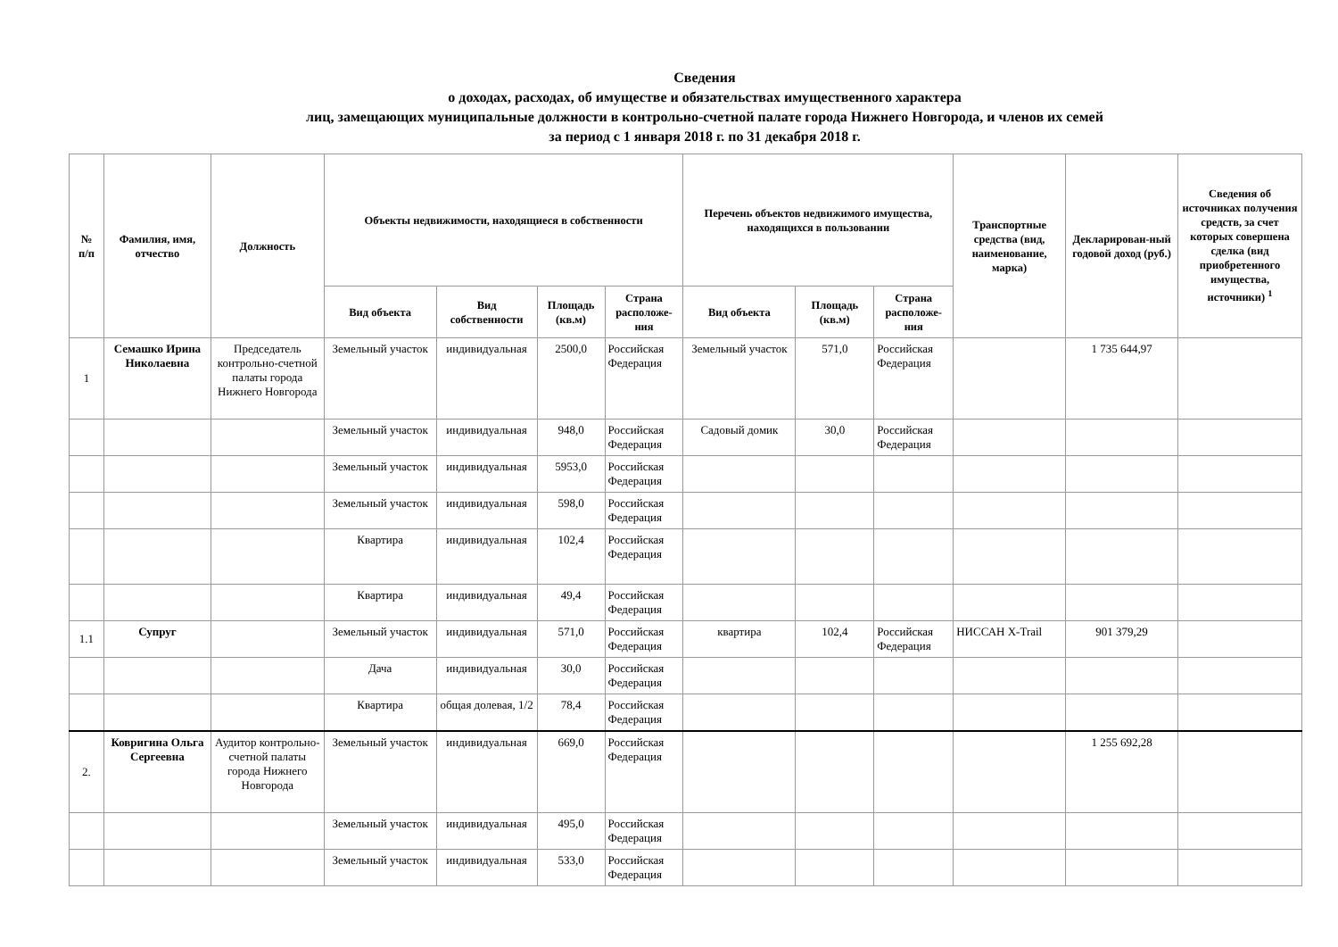Сведения
о доходах, расходах, об имуществе и обязательствах имущественного характера
лиц, замещающих муниципальные должности в контрольно-счетной палате города Нижнего Новгорода, и членов их семей
за период с 1 января 2018 г. по 31 декабря 2018 г.
| № п/п | Фамилия, имя, отчество | Должность | Объекты недвижимости, находящиеся в собственности | | | | Перечень объектов недвижимого имущества, находящихся в пользовании | | | Транспортные средства (вид, наименование, марка) | Декларирован-ный годовой доход (руб.) | Сведения об источниках получения средств, за счет которых совершена сделка (вид приобретенного имущества, источники) <sup>1</sup> |
| --- | --- | --- | --- | --- | --- | --- | --- | --- | --- | --- | --- | --- |
| | | | Вид объекта | Вид собственности | Площадь (кв.м) | Страна расположе-ния | Вид объекта | Площадь (кв.м) | Страна расположе-ния | | | |
| 1 | Семашко Ирина Николаевна | Председатель контрольно-счетной палаты города Нижнего Новгорода | Земельный участок | индивидуальная | 2500,0 | Российская Федерация | Земельный участок | 571,0 | Российская Федерация | | 1 735 644,97 | |
| | | | Земельный участок | индивидуальная | 948,0 | Российская Федерация | Садовый домик | 30,0 | Российская Федерация | | | |
| | | | Земельный участок | индивидуальная | 5953,0 | Российская Федерация | | | | | | |
| | | | Земельный участок | индивидуальная | 598,0 | Российская Федерация | | | | | | |
| | | | Квартира | индивидуальная | 102,4 | Российская Федерация | | | | | | |
| | | | Квартира | индивидуальная | 49,4 | Российская Федерация | | | | | | |
| 1.1 | Супруг | | Земельный участок | индивидуальная | 571,0 | Российская Федерация | квартира | 102,4 | Российская Федерация | НИССАН X-Trail | 901 379,29 | |
| | | | Дача | индивидуальная | 30,0 | Российская Федерация | | | | | | |
| | | | Квартира | общая долевая, 1/2 | 78,4 | Российская Федерация | | | | | | |
| 2. | Ковригина Ольга Сергеевна | Аудитор контрольно-счетной палаты города Нижнего Новгорода | Земельный участок | индивидуальная | 669,0 | Российская Федерация | | | | | 1 255 692,28 | |
| | | | Земельный участок | индивидуальная | 495,0 | Российская Федерация | | | | | | |
| | | | Земельный участок | индивидуальная | 533,0 | Российская Федерация | | | | | | |